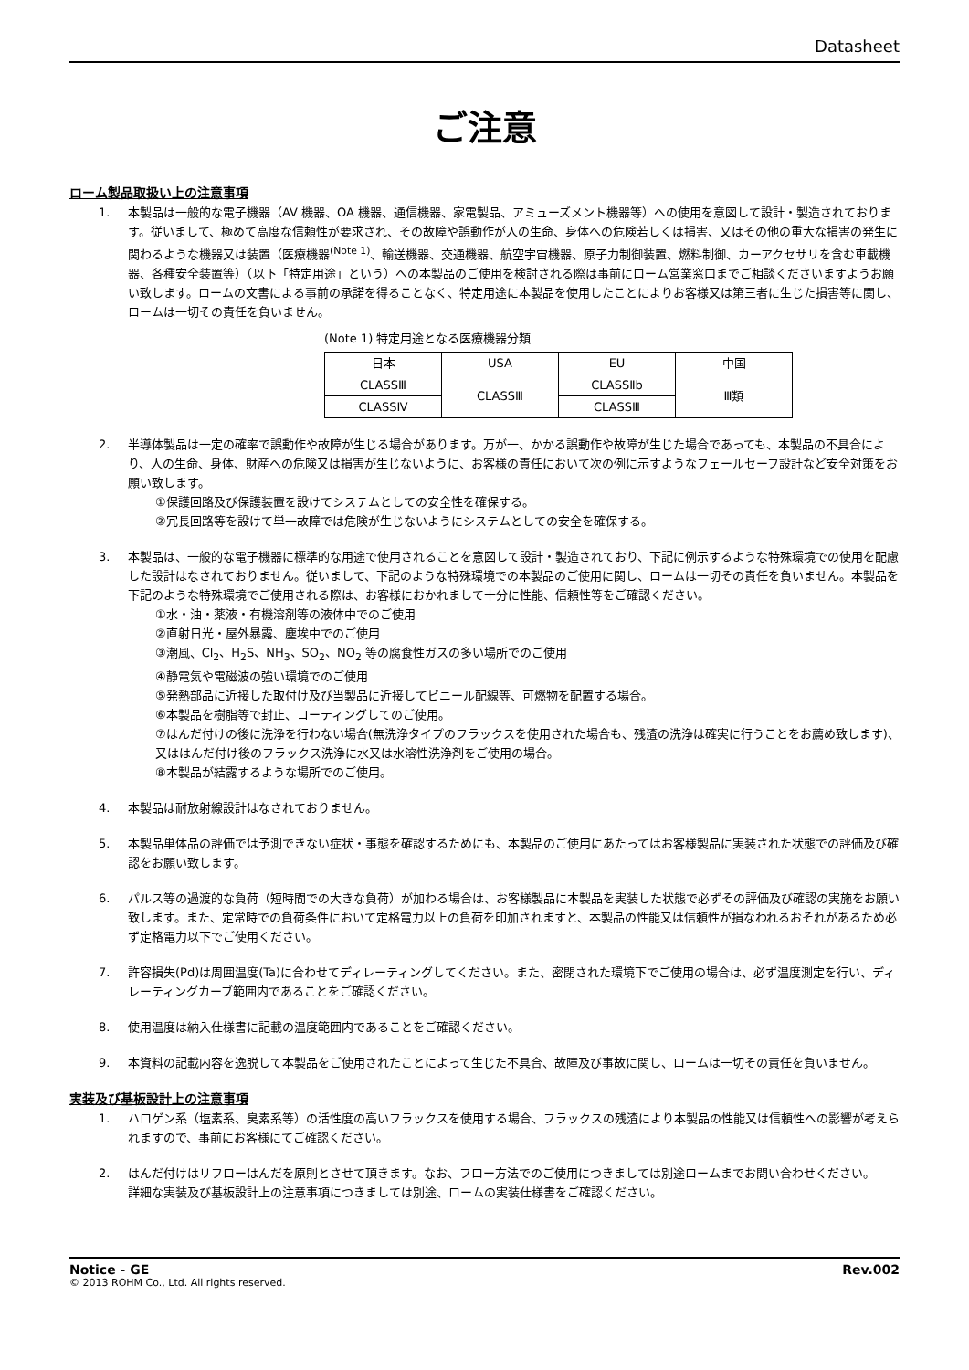Datasheet
ご注意
ローム製品取扱い上の注意事項
1. 本製品は一般的な電子機器（AV 機器、OA 機器、通信機器、家電製品、アミューズメント機器等）への使用を意図して設計・製造されております。従いまして、極めて高度な信頼性が要求され、その故障や誤動作が人の生命、身体への危険若しくは損害、又はその他の重大な損害の発生に関わるような機器又は装置（医療機器<sup>(Note 1)</sup>、輸送機器、交通機器、航空宇宙機器、原子力制御装置、燃料制御、カーアクセサリを含む車載機器、各種安全装置等）（以下「特定用途」という）への本製品のご使用を検討される際は事前にローム営業窓口までご相談くださいますようお願い致します。ロームの文書による事前の承諾を得ることなく、特定用途に本製品を使用したことによりお客様又は第三者に生じた損害等に関し、ロームは一切その責任を負いません。
(Note 1) 特定用途となる医療機器分類
| 日本 | USA | EU | 中国 |
| CLASSⅢ | CLASSⅢ | CLASSⅡb | Ⅲ類 |
| CLASSⅣ | | CLASSⅢ | |
2. 半導体製品は一定の確率で誤動作や故障が生じる場合があります。万が一、かかる誤動作や故障が生じた場合であっても、本製品の不具合により、人の生命、身体、財産への危険又は損害が生じないように、お客様の責任において次の例に示すようなフェールセーフ設計など安全対策をお願い致します。
①保護回路及び保護装置を設けてシステムとしての安全性を確保する。
②冗長回路等を設けて単一故障では危険が生じないようにシステムとしての安全を確保する。
3. 本製品は、一般的な電子機器に標準的な用途で使用されることを意図して設計・製造されており、下記に例示するような特殊環境での使用を配慮した設計はなされておりません。従いまして、下記のような特殊環境での本製品のご使用に関し、ロームは一切その責任を負いません。本製品を下記のような特殊環境でご使用される際は、お客様におかれまして十分に性能、信頼性等をご確認ください。
①水・油・薬液・有機溶剤等の液体中でのご使用
②直射日光・屋外暴露、塵埃中でのご使用
③潮風、Cl<sub>2</sub>、H<sub>2</sub>S、NH<sub>3</sub>、SO<sub>2</sub>、NO<sub>2</sub> 等の腐食性ガスの多い場所でのご使用
④静電気や電磁波の強い環境でのご使用
⑤発熱部品に近接した取付け及び当製品に近接してビニール配線等、可燃物を配置する場合。
⑥本製品を樹脂等で封止、コーティングしてのご使用。
⑦はんだ付けの後に洗浄を行わない場合(無洗浄タイプのフラックスを使用された場合も、残渣の洗浄は確実に行うことをお薦め致します)、又ははんだ付け後のフラックス洗浄に水又は水溶性洗浄剤をご使用の場合。
⑧本製品が結露するような場所でのご使用。
4. 本製品は耐放射線設計はなされておりません。
5. 本製品単体品の評価では予測できない症状・事態を確認するためにも、本製品のご使用にあたってはお客様製品に実装された状態での評価及び確認をお願い致します。
6. パルス等の過渡的な負荷（短時間での大きな負荷）が加わる場合は、お客様製品に本製品を実装した状態で必ずその評価及び確認の実施をお願い致します。また、定常時での負荷条件において定格電力以上の負荷を印加されますと、本製品の性能又は信頼性が損なわれるおそれがあるため必ず定格電力以下でご使用ください。
7. 許容損失(Pd)は周囲温度(Ta)に合わせてディレーティングしてください。また、密閉された環境下でご使用の場合は、必ず温度測定を行い、ディレーティングカーブ範囲内であることをご確認ください。
8. 使用温度は納入仕様書に記載の温度範囲内であることをご確認ください。
9. 本資料の記載内容を逸脱して本製品をご使用されたことによって生じた不具合、故障及び事故に関し、ロームは一切その責任を負いません。
実装及び基板設計上の注意事項
1. ハロゲン系（塩素系、臭素系等）の活性度の高いフラックスを使用する場合、フラックスの残渣により本製品の性能又は信頼性への影響が考えられますので、事前にお客様にてご確認ください。
2. はんだ付けはリフローはんだを原則とさせて頂きます。なお、フロー方法でのご使用につきましては別途ロームまでお問い合わせください。
詳細な実装及び基板設計上の注意事項につきましては別途、ロームの実装仕様書をご確認ください。
Notice - GE Rev.002
© 2013 ROHM Co., Ltd. All rights reserved.